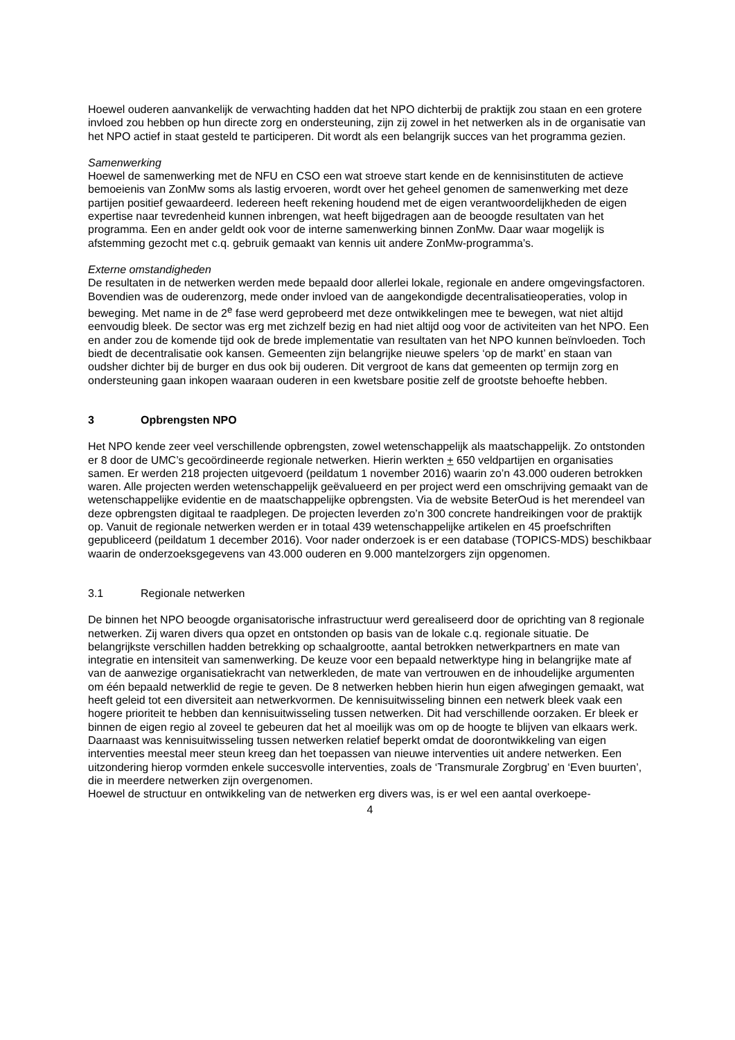Hoewel ouderen aanvankelijk de verwachting hadden dat het NPO dichterbij de praktijk zou staan en een grotere invloed zou hebben op hun directe zorg en ondersteuning, zijn zij zowel in het netwerken als in de organisatie van het NPO actief in staat gesteld te participeren. Dit wordt als een belangrijk succes van het programma gezien.
Samenwerking
Hoewel de samenwerking met de NFU en CSO een wat stroeve start kende en de kennisinstituten de actieve bemoeienis van ZonMw soms als lastig ervoeren, wordt over het geheel genomen de samenwerking met deze partijen positief gewaardeerd. Iedereen heeft rekening houdend met de eigen verantwoordelijkheden de eigen expertise naar tevredenheid kunnen inbrengen, wat heeft bijgedragen aan de beoogde resultaten van het programma. Een en ander geldt ook voor de interne samenwerking binnen ZonMw. Daar waar mogelijk is afstemming gezocht met c.q. gebruik gemaakt van kennis uit andere ZonMw-programma’s.
Externe omstandigheden
De resultaten in de netwerken werden mede bepaald door allerlei lokale, regionale en andere omgevingsfactoren. Bovendien was de ouderenzorg, mede onder invloed van de aangekondigde decentralisatieoperaties, volop in beweging. Met name in de 2<sup>e</sup> fase werd geprobeerd met deze ontwikkelingen mee te bewegen, wat niet altijd eenvoudig bleek. De sector was erg met zichzelf bezig en had niet altijd oog voor de activiteiten van het NPO. Een en ander zou de komende tijd ook de brede implementatie van resultaten van het NPO kunnen beïnvloeden. Toch biedt de decentralisatie ook kansen. Gemeenten zijn belangrijke nieuwe spelers ‘op de markt’ en staan van oudsher dichter bij de burger en dus ook bij ouderen. Dit vergroot de kans dat gemeenten op termijn zorg en ondersteuning gaan inkopen waaraan ouderen in een kwetsbare positie zelf de grootste behoefte hebben.
3 Opbrengsten NPO
Het NPO kende zeer veel verschillende opbrengsten, zowel wetenschappelijk als maatschappelijk. Zo ontstonden er 8 door de UMC’s gecoördineerde regionale netwerken. Hierin werkten + 650 veldpartijen en organisaties samen. Er werden 218 projecten uitgevoerd (peildatum 1 november 2016) waarin zo’n 43.000 ouderen betrokken waren. Alle projecten werden wetenschappelijk geëvalueerd en per project werd een omschrijving gemaakt van de wetenschappelijke evidentie en de maatschappelijke opbrengsten. Via de website BeterOud is het merendeel van deze opbrengsten digitaal te raadplegen. De projecten leverden zo’n 300 concrete handreikingen voor de praktijk op. Vanuit de regionale netwerken werden er in totaal 439 wetenschappelijke artikelen en 45 proefschriften gepubliceerd (peildatum 1 december 2016). Voor nader onderzoek is er een database (TOPICS-MDS) beschikbaar waarin de onderzoeksgegevens van 43.000 ouderen en 9.000 mantelzorgers zijn opgenomen.
3.1 Regionale netwerken
De binnen het NPO beoogde organisatorische infrastructuur werd gerealiseerd door de oprichting van 8 regionale netwerken. Zij waren divers qua opzet en ontstonden op basis van de lokale c.q. regionale situatie. De belangrijkste verschillen hadden betrekking op schaalgrootte, aantal betrokken netwerkpartners en mate van integratie en intensiteit van samenwerking. De keuze voor een bepaald netwerktype hing in belangrijke mate af van de aanwezige organisatiekracht van netwerkleden, de mate van vertrouwen en de inhoudelijke argumenten om één bepaald netwerklid de regie te geven. De 8 netwerken hebben hierin hun eigen afwegingen gemaakt, wat heeft geleid tot een diversiteit aan netwerkvormen. De kennisuitwisseling binnen een netwerk bleek vaak een hogere prioriteit te hebben dan kennisuitwisseling tussen netwerken. Dit had verschillende oorzaken. Er bleek er binnen de eigen regio al zoveel te gebeuren dat het al moeilijk was om op de hoogte te blijven van elkaars werk. Daarnaast was kennisuitwisseling tussen netwerken relatief beperkt omdat de doorontwikkeling van eigen interventies meestal meer steun kreeg dan het toepassen van nieuwe interventies uit andere netwerken. Een uitzondering hierop vormden enkele succesvolle interventies, zoals de ‘Transmurale Zorgbrug’ en ‘Even buurten’, die in meerdere netwerken zijn overgenomen.
Hoewel de structuur en ontwikkeling van de netwerken erg divers was, is er wel een aantal overkoepe-
4